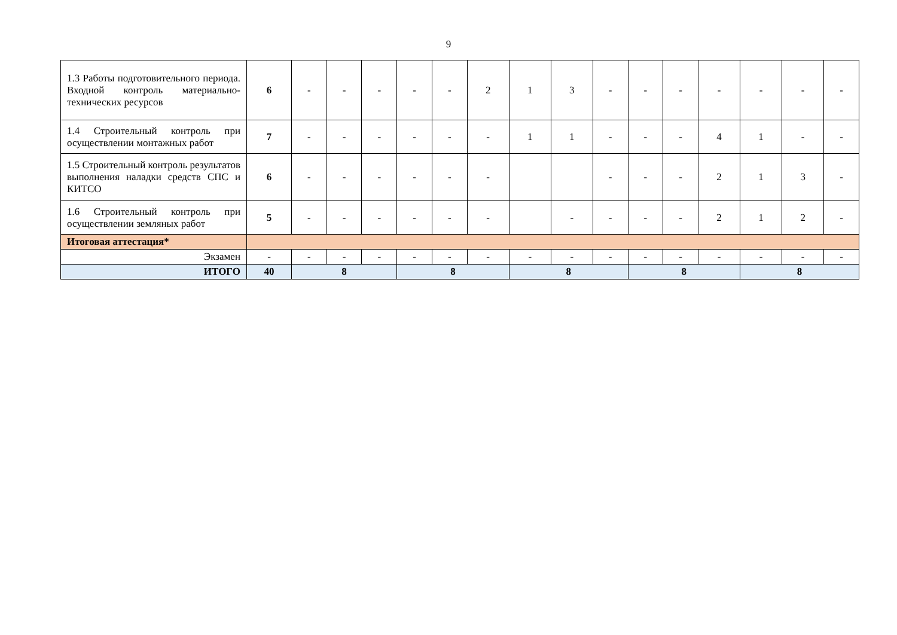9
| 1.3 Работы подготовительного периода. Входной контроль материально-технических ресурсов | 6 | - | - | - | - | - | 2 | 1 | 3 | - | - | - | - | - | - | - |
| 1.4 Строительный контроль при осуществлении монтажных работ | 7 | - | - | - | - | - | - | 1 | 1 | - | - | - | 4 | 1 | - | - |
| 1.5 Строительный контроль результатов выполнения наладки средств СПС и КИТСО | 6 | - | - | - | - | - | - | | | - | - | - | 2 | 1 | 3 | - |
| 1.6 Строительный контроль при осуществлении земляных работ | 5 | - | - | - | - | - | - | | - | - | - | - | 2 | 1 | 2 | - |
| Итоговая аттестация* | | | | | | | | | | | | | | | | |
| Экзамен | - | - | - | - | - | - | - | - | - | - | - | - | - | - | - | - |
| ИТОГО | 40 | 8 | | | 8 | | | 8 | | | 8 | | | 8 | | |